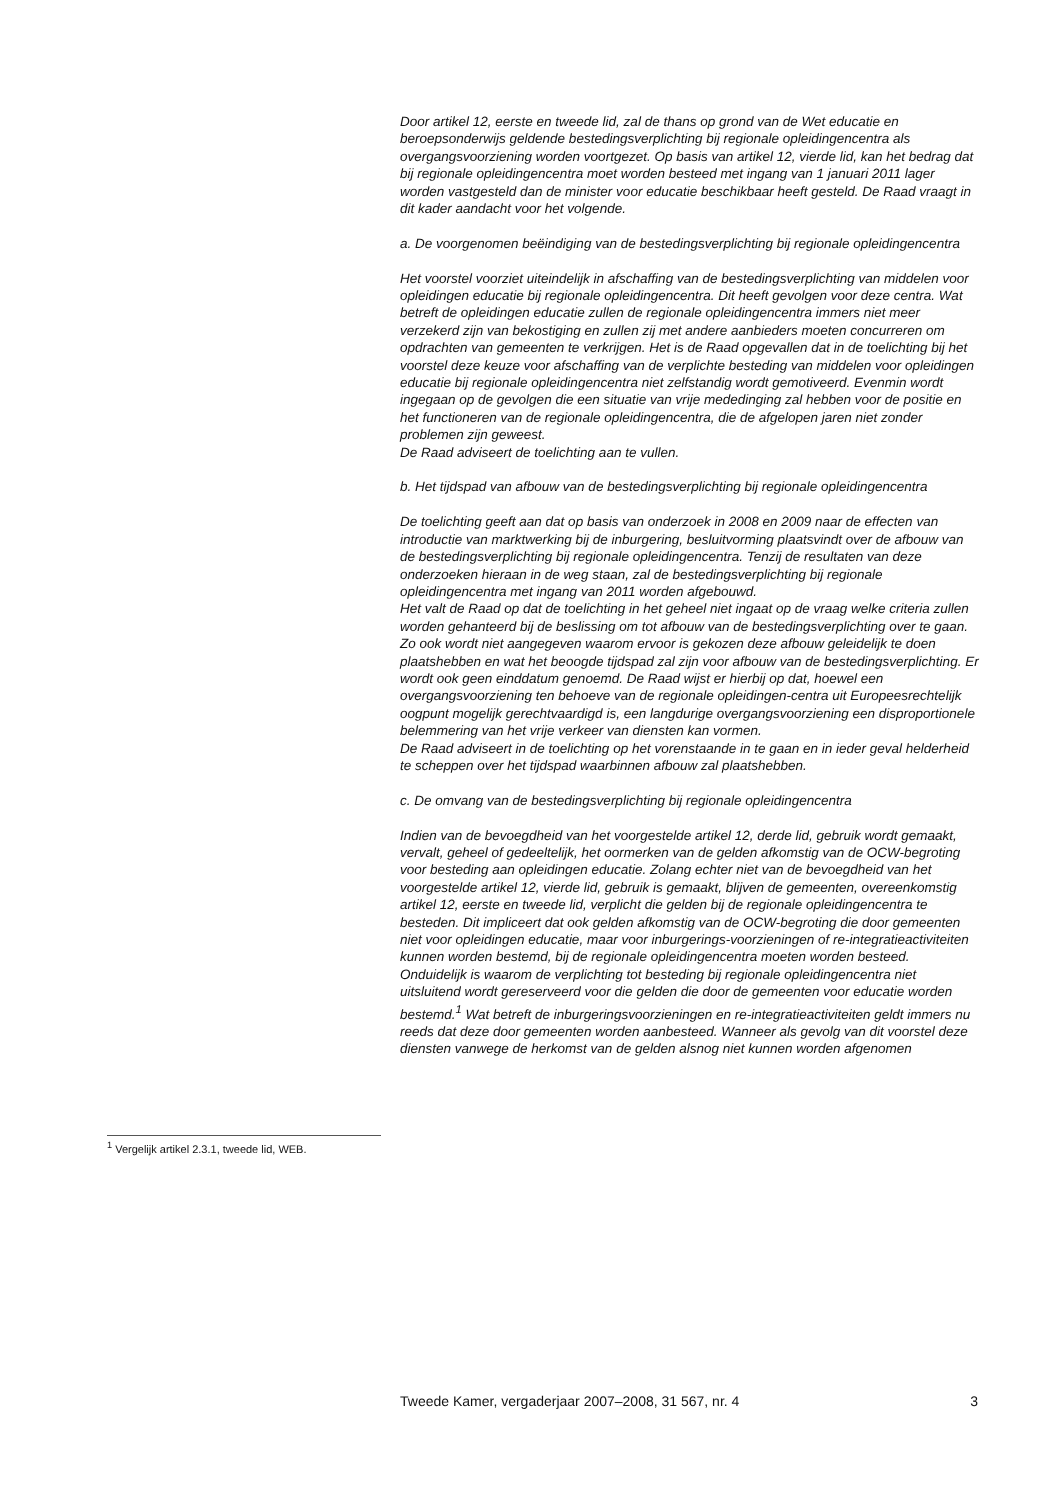<sup>1</sup> Vergelijk artikel 2.3.1, tweede lid, WEB.
Door artikel 12, eerste en tweede lid, zal de thans op grond van de Wet educatie en beroepsonderwijs geldende bestedingsverplichting bij regionale opleidingencentra als overgangsvoorziening worden voortgezet. Op basis van artikel 12, vierde lid, kan het bedrag dat bij regionale opleidingencentra moet worden besteed met ingang van 1 januari 2011 lager worden vastgesteld dan de minister voor educatie beschikbaar heeft gesteld. De Raad vraagt in dit kader aandacht voor het volgende.
a. De voorgenomen beëindiging van de bestedingsverplichting bij regionale opleidingencentra
Het voorstel voorziet uiteindelijk in afschaffing van de bestedingsverplichting van middelen voor opleidingen educatie bij regionale opleidingencentra. Dit heeft gevolgen voor deze centra. Wat betreft de opleidingen educatie zullen de regionale opleidingencentra immers niet meer verzekerd zijn van bekostiging en zullen zij met andere aanbieders moeten concurreren om opdrachten van gemeenten te verkrijgen. Het is de Raad opgevallen dat in de toelichting bij het voorstel deze keuze voor afschaffing van de verplichte besteding van middelen voor opleidingen educatie bij regionale opleidingencentra niet zelfstandig wordt gemotiveerd. Evenmin wordt ingegaan op de gevolgen die een situatie van vrije mededinging zal hebben voor de positie en het functioneren van de regionale opleidingencentra, die de afgelopen jaren niet zonder problemen zijn geweest.
De Raad adviseert de toelichting aan te vullen.
b. Het tijdspad van afbouw van de bestedingsverplichting bij regionale opleidingencentra
De toelichting geeft aan dat op basis van onderzoek in 2008 en 2009 naar de effecten van introductie van marktwerking bij de inburgering, besluitvorming plaatsvindt over de afbouw van de bestedingsverplichting bij regionale opleidingencentra. Tenzij de resultaten van deze onderzoeken hieraan in de weg staan, zal de bestedingsverplichting bij regionale opleidingencentra met ingang van 2011 worden afgebouwd.
Het valt de Raad op dat de toelichting in het geheel niet ingaat op de vraag welke criteria zullen worden gehanteerd bij de beslissing om tot afbouw van de bestedingsverplichting over te gaan. Zo ook wordt niet aangegeven waarom ervoor is gekozen deze afbouw geleidelijk te doen plaatshebben en wat het beoogde tijdspad zal zijn voor afbouw van de bestedingsverplichting. Er wordt ook geen einddatum genoemd. De Raad wijst er hierbij op dat, hoewel een overgangsvoorziening ten behoeve van de regionale opleidingen-centra uit Europeesrechtelijk oogpunt mogelijk gerechtvaardigd is, een langdurige overgangsvoorziening een disproportionele belemmering van het vrije verkeer van diensten kan vormen.
De Raad adviseert in de toelichting op het vorenstaande in te gaan en in ieder geval helderheid te scheppen over het tijdspad waarbinnen afbouw zal plaatshebben.
c. De omvang van de bestedingsverplichting bij regionale opleidingencentra
Indien van de bevoegdheid van het voorgestelde artikel 12, derde lid, gebruik wordt gemaakt, vervalt, geheel of gedeeltelijk, het oormerken van de gelden afkomstig van de OCW-begroting voor besteding aan opleidingen educatie. Zolang echter niet van de bevoegdheid van het voorgestelde artikel 12, vierde lid, gebruik is gemaakt, blijven de gemeenten, overeenkomstig artikel 12, eerste en tweede lid, verplicht die gelden bij de regionale opleidingencentra te besteden. Dit impliceert dat ook gelden afkomstig van de OCW-begroting die door gemeenten niet voor opleidingen educatie, maar voor inburgerings-voorzieningen of re-integratieactiviteiten kunnen worden bestemd, bij de regionale opleidingencentra moeten worden besteed. Onduidelijk is waarom de verplichting tot besteding bij regionale opleidingencentra niet uitsluitend wordt gereserveerd voor die gelden die door de gemeenten voor educatie worden bestemd.<sup>1</sup> Wat betreft de inburgeringsvoorzieningen en re-integratieactiviteiten geldt immers nu reeds dat deze door gemeenten worden aanbesteed. Wanneer als gevolg van dit voorstel deze diensten vanwege de herkomst van de gelden alsnog niet kunnen worden afgenomen
Tweede Kamer, vergaderjaar 2007–2008, 31 567, nr. 4 3